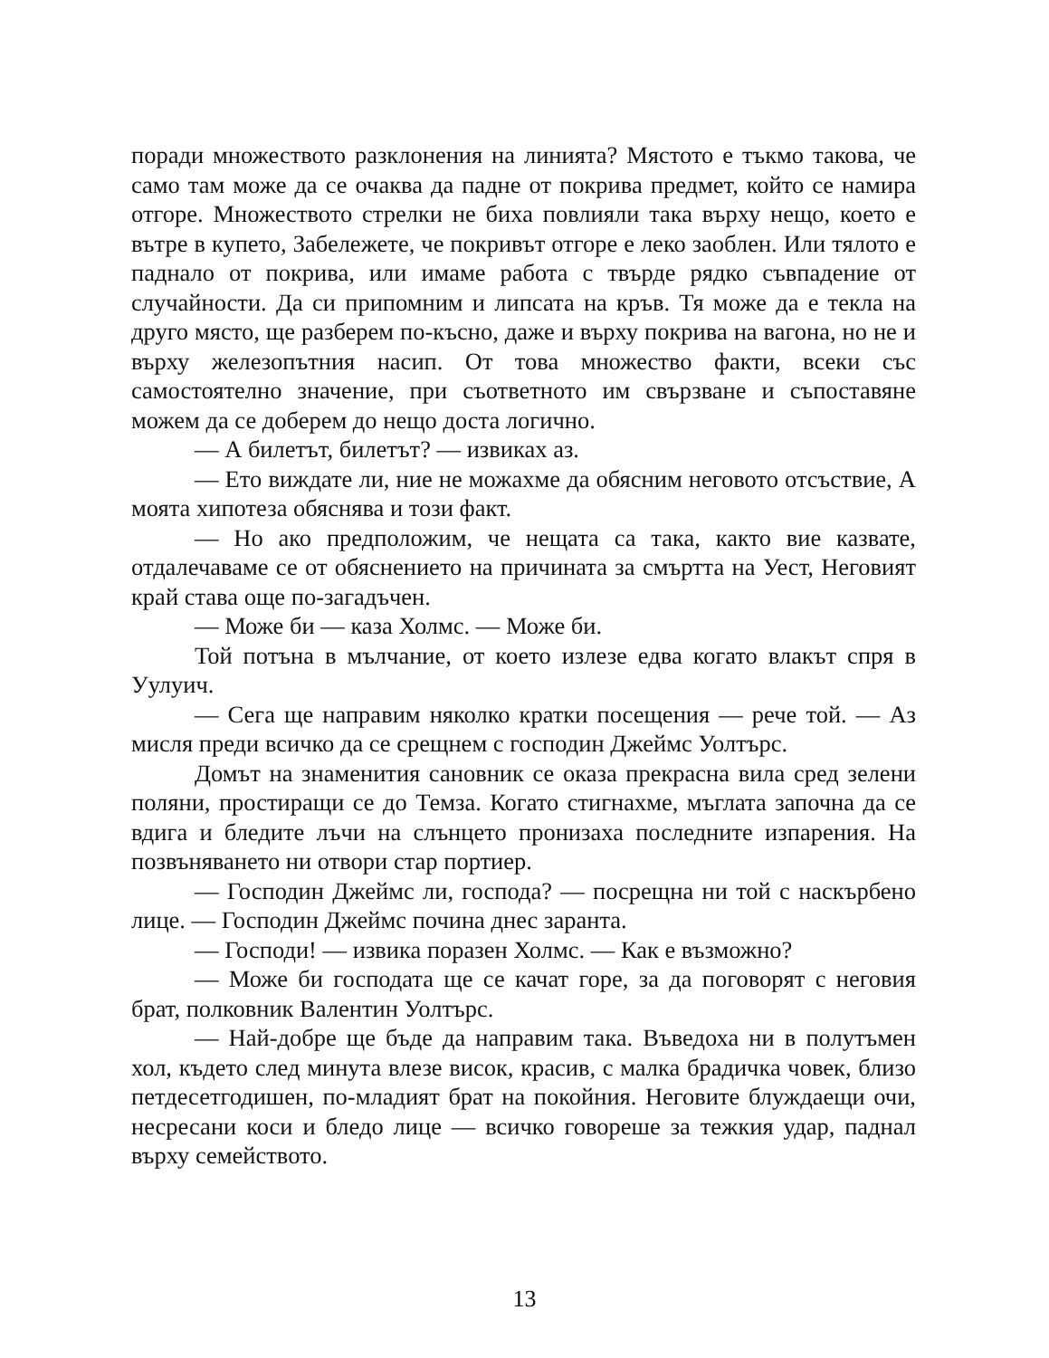поради множеството разклонения на линията? Мястото е тъкмо такова, че само там може да се очаква да падне от покрива предмет, който се намира отгоре. Множеството стрелки не биха повлияли така върху нещо, което е вътре в купето, Забележете, че покривът отгоре е леко заоблен. Или тялото е паднало от покрива, или имаме работа с твърде рядко съвпадение от случайности. Да си припомним и липсата на кръв. Тя може да е текла на друго място, ще разберем по-късно, даже и върху покрива на вагона, но не и върху железопътния насип. От това множество факти, всеки със самостоятелно значение, при съответното им свързване и съпоставяне можем да се доберем до нещо доста логично.
— А билетът, билетът? — извиках аз.
— Ето виждате ли, ние не можахме да обясним неговото отсъствие, А моята хипотеза обяснява и този факт.
— Но ако предположим, че нещата са така, както вие казвате, отдалечаваме се от обяснението на причината за смъртта на Уест, Неговият край става още по-загадъчен.
— Може би — каза Холмс. — Може би.
Той потъна в мълчание, от което излезе едва когато влакът спря в Уулуич.
— Сега ще направим няколко кратки посещения — рече той. — Аз мисля преди всичко да се срещнем с господин Джеймс Уолтърс.
Домът на знаменития сановник се оказа прекрасна вила сред зелени поляни, простиращи се до Темза. Когато стигнахме, мъглата започна да се вдига и бледите лъчи на слънцето пронизаха последните изпарения. На позвъняването ни отвори стар портиер.
— Господин Джеймс ли, господа? — посрещна ни той с наскърбено лице. — Господин Джеймс почина днес заранта.
— Господи! — извика поразен Холмс. — Как е възможно?
— Може би господата ще се качат горе, за да поговорят с неговия брат, полковник Валентин Уолтърс.
— Най-добре ще бъде да направим така. Въведоха ни в полутъмен хол, където след минута влезе висок, красив, с малка брадичка човек, близо петдесетгодишен, по-младият брат на покойния. Неговите блуждаещи очи, несресани коси и бледо лице — всичко говореше за тежкия удар, паднал върху семейството.
13